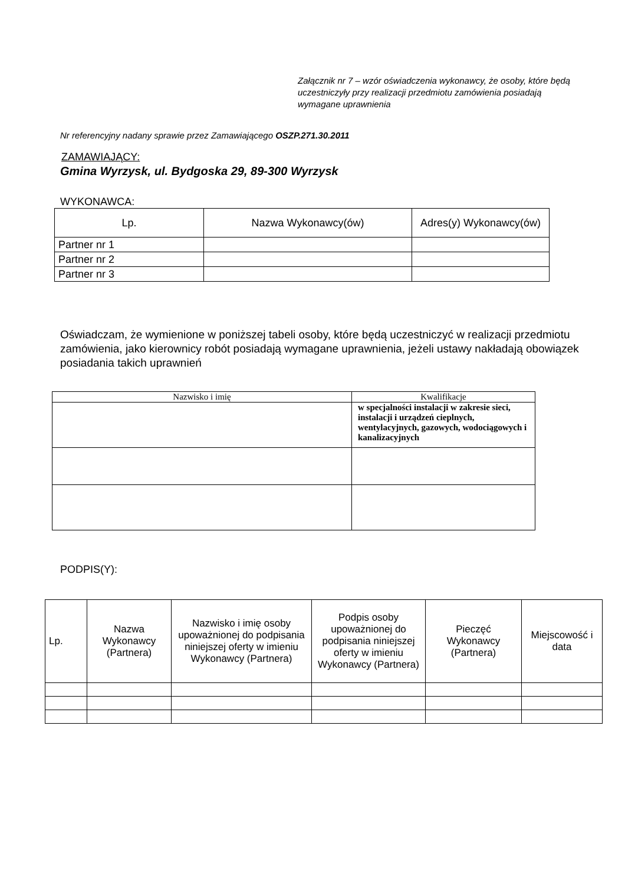Załącznik nr 7 – wzór oświadczenia wykonawcy, że osoby, które będą uczestniczyły przy realizacji przedmiotu zamówienia posiadają wymagane uprawnienia
Nr referencyjny nadany sprawie przez Zamawiającego OSZP.271.30.2011
ZAMAWIAJĄCY:
Gmina Wyrzysk, ul. Bydgoska 29, 89-300 Wyrzysk
WYKONAWCA:
| Lp. | Nazwa Wykonawcy(ów) | Adres(y) Wykonawcy(ów) |
| --- | --- | --- |
| Partner nr 1 | | |
| Partner nr 2 | | |
| Partner nr 3 | | |
Oświadczam, że wymienione w poniższej tabeli osoby, które będą uczestniczyć w realizacji przedmiotu zamówienia, jako kierownicy robót posiadają wymagane uprawnienia, jeżeli ustawy nakładają obowiązek posiadania takich uprawnień
| Nazwisko i imię | Kwalifikacje |
| | w specjalności instalacji w zakresie sieci, instalacji i urządzeń cieplnych, wentylacyjnych, gazowych, wodociągowych i kanalizacyjnych |
PODPIS(Y):
| Lp. | Nazwa Wykonawcy (Partnera) | Nazwisko i imię osoby upoważnionej do podpisania niniejszej oferty w imieniu Wykonawcy (Partnera) | Podpis osoby upoważnionej do podpisania niniejszej oferty w imieniu Wykonawcy (Partnera) | Pieczęć Wykonawcy (Partnera) | Miejscowość i data |
| --- | --- | --- | --- | --- | --- |